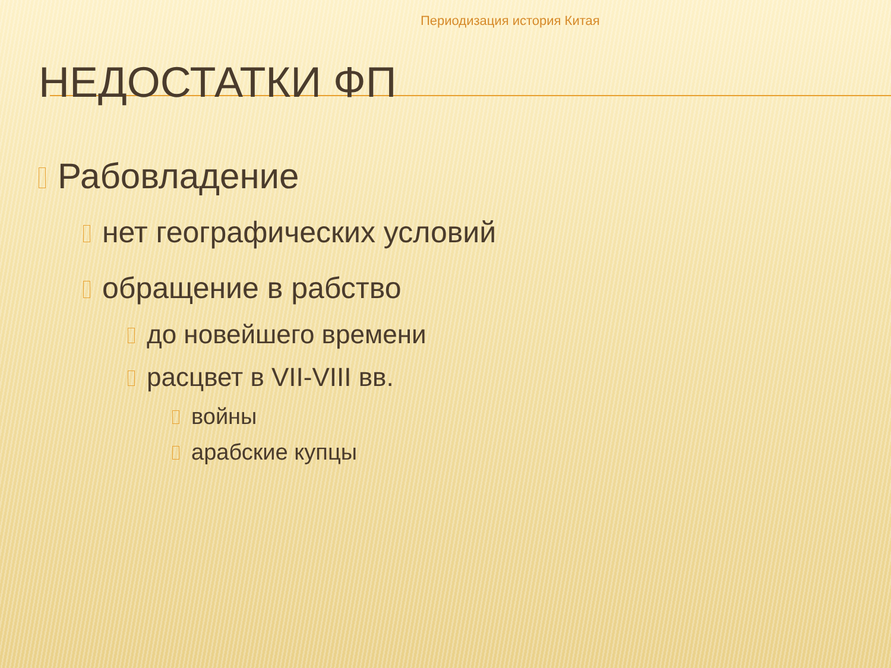Периодизация история Китая
НЕДОСТАТКИ ФП
Рабовладение
нет географических условий
обращение в рабство
до новейшего времени
расцвет в VII-VIII вв.
войны
арабские купцы